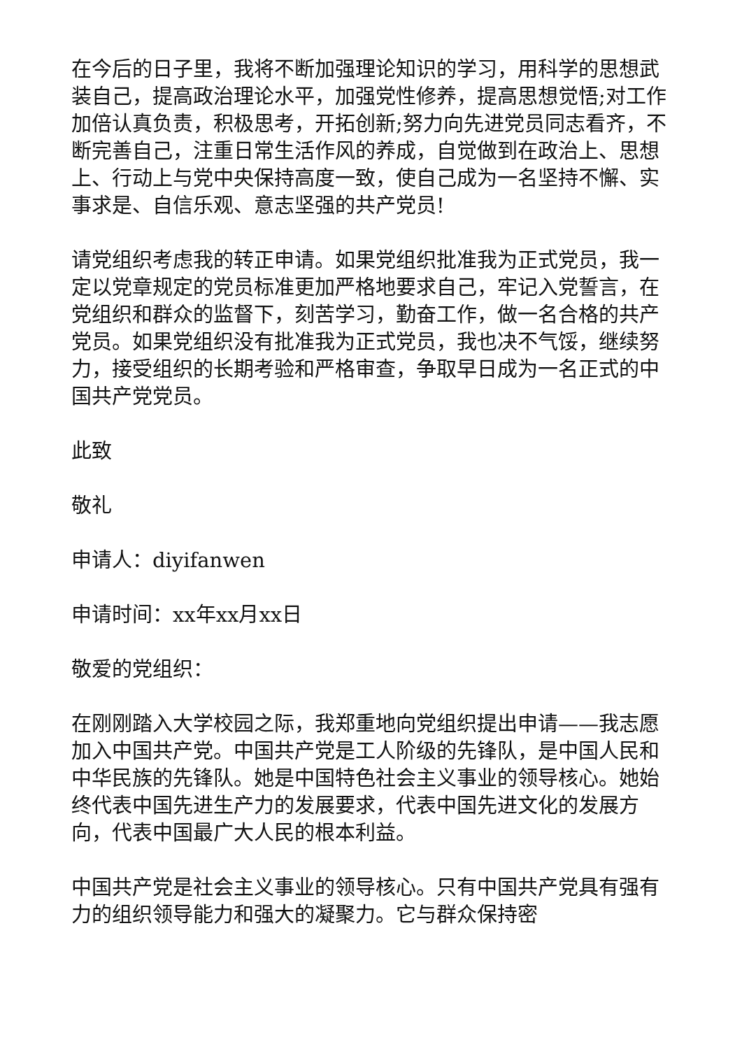在今后的日子里，我将不断加强理论知识的学习，用科学的思想武装自己，提高政治理论水平，加强党性修养，提高思想觉悟;对工作加倍认真负责，积极思考，开拓创新;努力向先进党员同志看齐，不断完善自己，注重日常生活作风的养成，自觉做到在政治上、思想上、行动上与党中央保持高度一致，使自己成为一名坚持不懈、实事求是、自信乐观、意志坚强的共产党员!
请党组织考虑我的转正申请。如果党组织批准我为正式党员，我一定以党章规定的党员标准更加严格地要求自己，牢记入党誓言，在党组织和群众的监督下，刻苦学习，勤奋工作，做一名合格的共产党员。如果党组织没有批准我为正式党员，我也决不气馁，继续努力，接受组织的长期考验和严格审查，争取早日成为一名正式的中国共产党党员。
此致
敬礼
申请人：diyifanwen
申请时间：xx年xx月xx日
敬爱的党组织：
在刚刚踏入大学校园之际，我郑重地向党组织提出申请——我志愿加入中国共产党。中国共产党是工人阶级的先锋队，是中国人民和中华民族的先锋队。她是中国特色社会主义事业的领导核心。她始终代表中国先进生产力的发展要求，代表中国先进文化的发展方向，代表中国最广大人民的根本利益。
中国共产党是社会主义事业的领导核心。只有中国共产党具有强有力的组织领导能力和强大的凝聚力。它与群众保持密